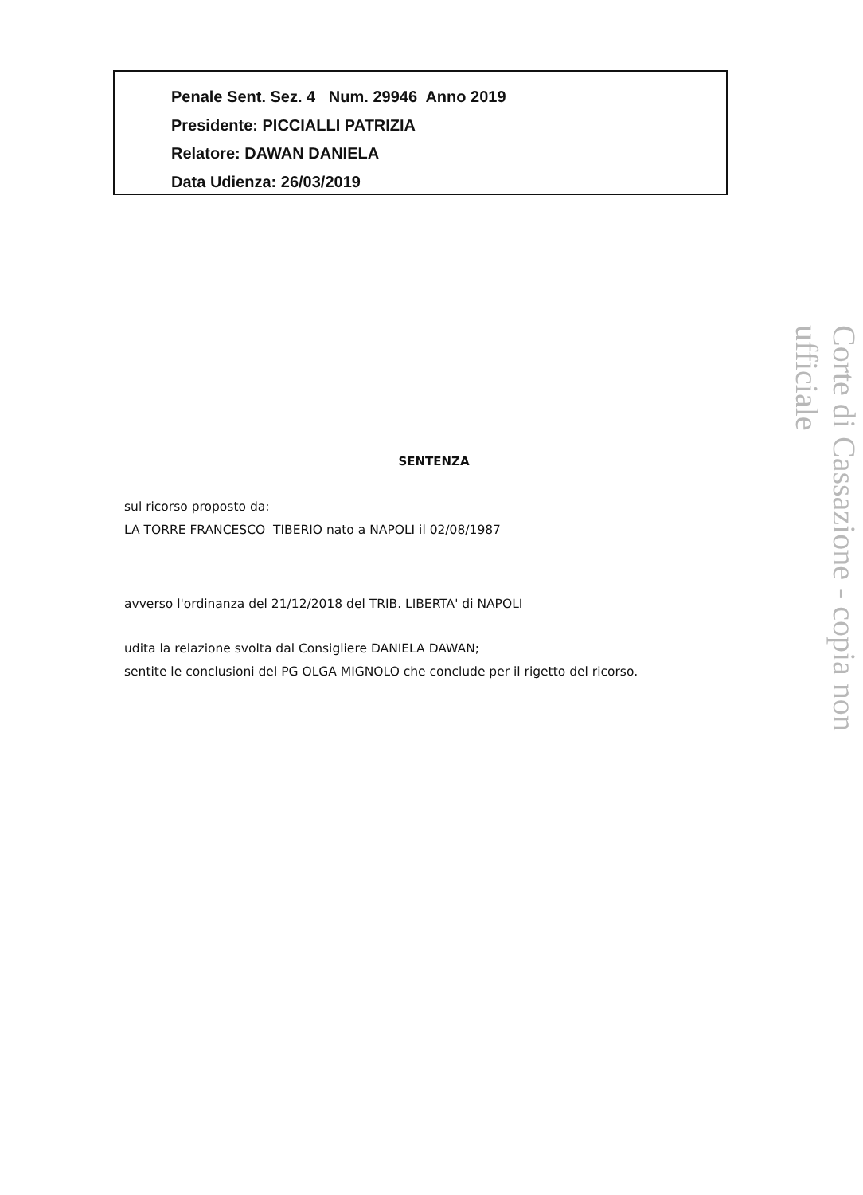Penale Sent. Sez. 4 Num. 29946 Anno 2019
Presidente: PICCIALLI PATRIZIA
Relatore: DAWAN DANIELA
Data Udienza: 26/03/2019
SENTENZA
sul ricorso proposto da:
LA TORRE FRANCESCO TIBERIO nato a NAPOLI il 02/08/1987
avverso l'ordinanza del 21/12/2018 del TRIB. LIBERTA' di NAPOLI
udita la relazione svolta dal Consigliere DANIELA DAWAN;
sentite le conclusioni del PG OLGA MIGNOLO che conclude per il rigetto del ricorso.
Corte di Cassazione - copia non ufficiale